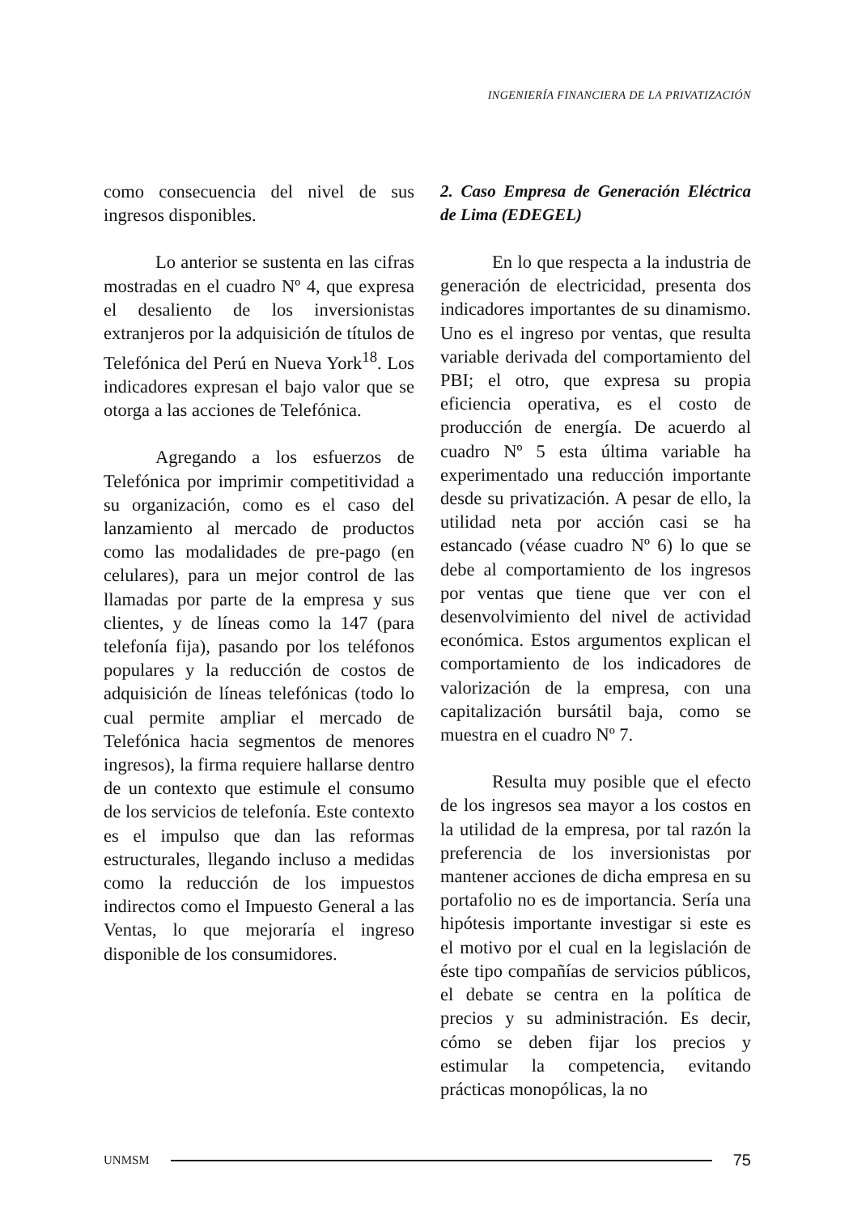INGENIERÍA FINANCIERA DE LA PRIVATIZACIÓN
como consecuencia del nivel de sus ingresos disponibles.
Lo anterior se sustenta en las cifras mostradas en el cuadro Nº 4, que expresa el desaliento de los inversionistas extranjeros por la adquisición de títulos de Telefónica del Perú en Nueva York<sup>18</sup>. Los indicadores expresan el bajo valor que se otorga a las acciones de Telefónica.
Agregando a los esfuerzos de Telefónica por imprimir competitividad a su organización, como es el caso del lanzamiento al mercado de productos como las modalidades de pre-pago (en celulares), para un mejor control de las llamadas por parte de la empresa y sus clientes, y de líneas como la 147 (para telefonía fija), pasando por los teléfonos populares y la reducción de costos de adquisición de líneas telefónicas (todo lo cual permite ampliar el mercado de Telefónica hacia segmentos de menores ingresos), la firma requiere hallarse dentro de un contexto que estimule el consumo de los servicios de telefonía. Este contexto es el impulso que dan las reformas estructurales, llegando incluso a medidas como la reducción de los impuestos indirectos como el Impuesto General a las Ventas, lo que mejoraría el ingreso disponible de los consumidores.
2. Caso Empresa de Generación Eléctrica de Lima (EDEGEL)
En lo que respecta a la industria de generación de electricidad, presenta dos indicadores importantes de su dinamismo. Uno es el ingreso por ventas, que resulta variable derivada del comportamiento del PBI; el otro, que expresa su propia eficiencia operativa, es el costo de producción de energía. De acuerdo al cuadro Nº 5 esta última variable ha experimentado una reducción importante desde su privatización. A pesar de ello, la utilidad neta por acción casi se ha estancado (véase cuadro Nº 6) lo que se debe al comportamiento de los ingresos por ventas que tiene que ver con el desenvolvimiento del nivel de actividad económica. Estos argumentos explican el comportamiento de los indicadores de valorización de la empresa, con una capitalización bursátil baja, como se muestra en el cuadro Nº 7.
Resulta muy posible que el efecto de los ingresos sea mayor a los costos en la utilidad de la empresa, por tal razón la preferencia de los inversionistas por mantener acciones de dicha empresa en su portafolio no es de importancia. Sería una hipótesis importante investigar si este es el motivo por el cual en la legislación de éste tipo compañías de servicios públicos, el debate se centra en la política de precios y su administración. Es decir, cómo se deben fijar los precios y estimular la competencia, evitando prácticas monopólicas, la no
UNMSM
75